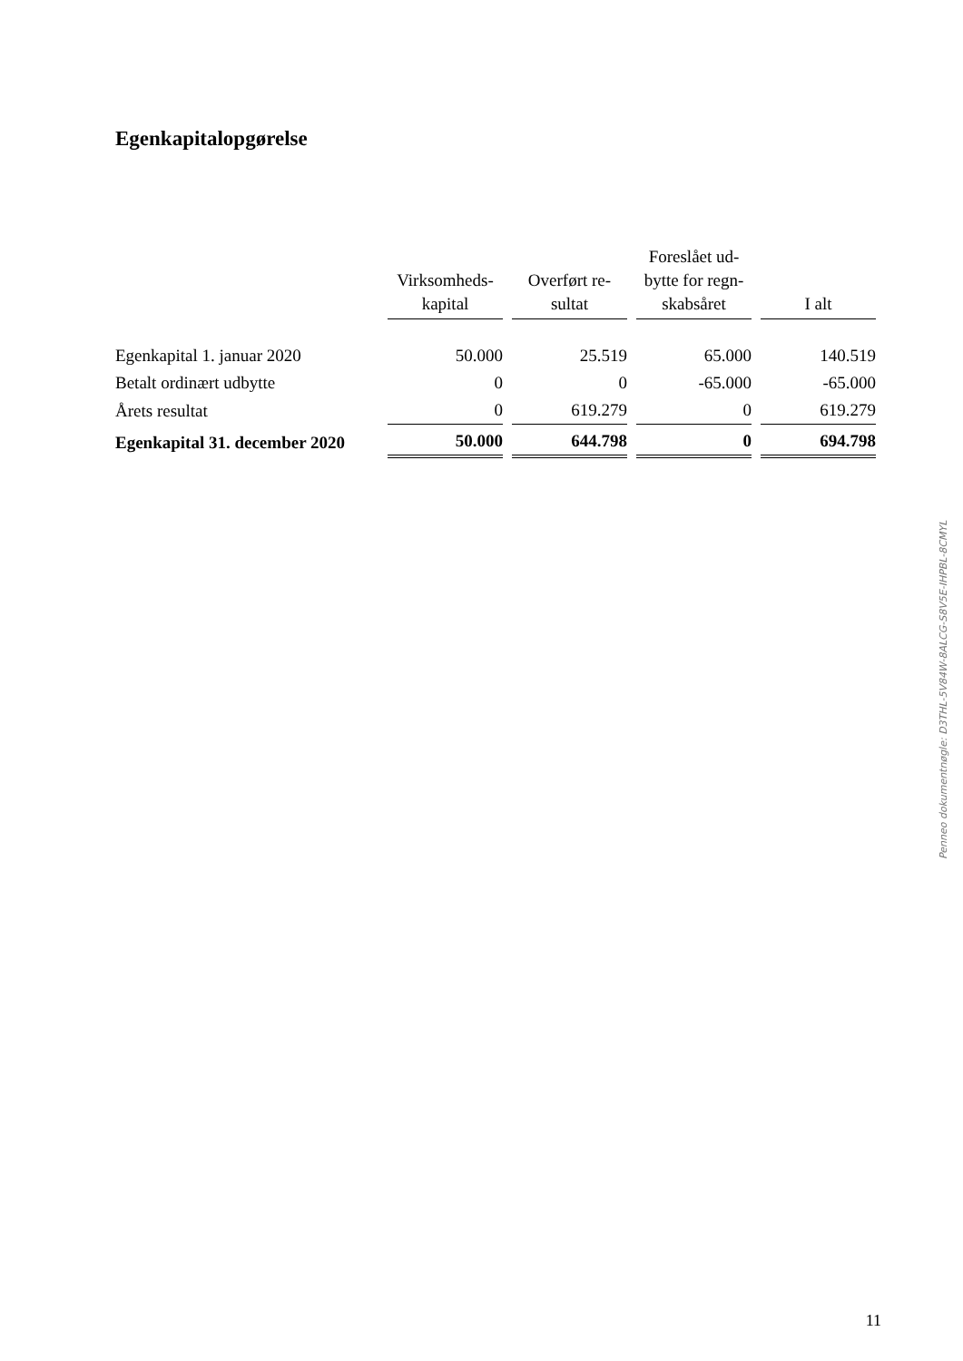Egenkapitalopgørelse
| | Virksomheds- kapital | Overført re- sultat | Foreslået ud- bytte for regn- skabsåret | I alt |
| --- | --- | --- | --- | --- |
| Egenkapital 1. januar 2020 | 50.000 | 25.519 | 65.000 | 140.519 |
| Betalt ordinært udbytte | 0 | 0 | -65.000 | -65.000 |
| Årets resultat | 0 | 619.279 | 0 | 619.279 |
| Egenkapital 31. december 2020 | 50.000 | 644.798 | 0 | 694.798 |
Penneo dokumentnøgle: D3THL-5V84W-8ALCG-S8V5E-IHPBL-8CMYL
11